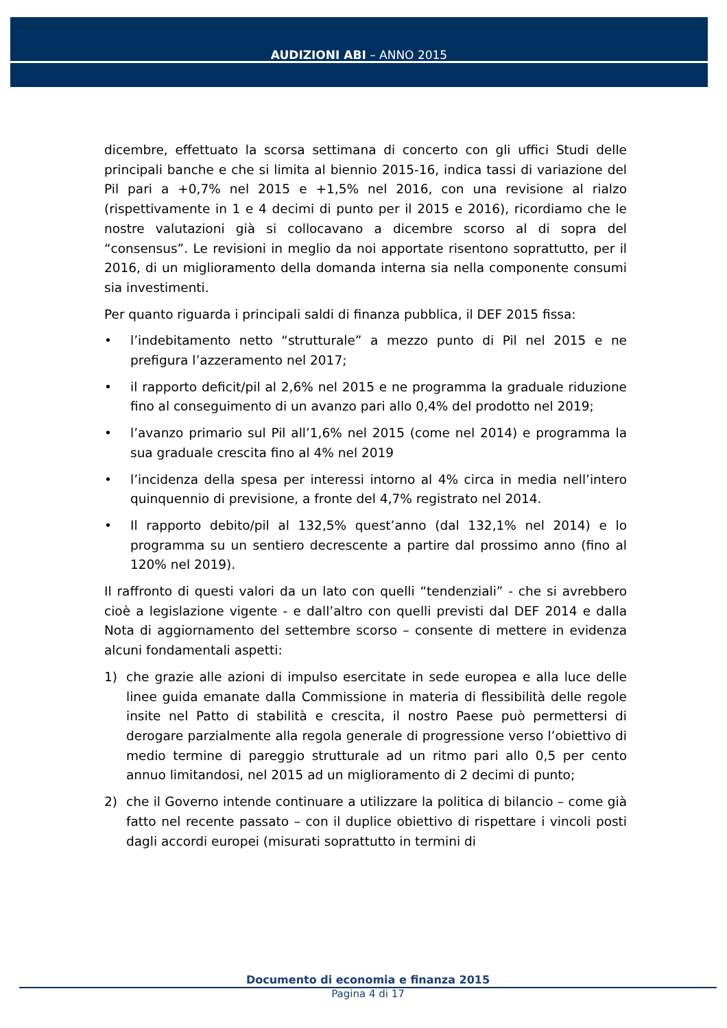AUDIZIONI ABI – ANNO 2015
dicembre, effettuato la scorsa settimana di concerto con gli uffici Studi delle principali banche e che si limita al biennio 2015-16, indica tassi di variazione del Pil pari a +0,7% nel 2015 e +1,5% nel 2016, con una revisione al rialzo (rispettivamente in 1 e 4 decimi di punto per il 2015 e 2016), ricordiamo che le nostre valutazioni già si collocavano a dicembre scorso al di sopra del “consensus”. Le revisioni in meglio da noi apportate risentono soprattutto, per il 2016, di un miglioramento della domanda interna sia nella componente consumi sia investimenti.
Per quanto riguarda i principali saldi di finanza pubblica, il DEF 2015 fissa:
• l’indebitamento netto “strutturale” a mezzo punto di Pil nel 2015 e ne prefigura l’azzeramento nel 2017;
• il rapporto deficit/pil al 2,6% nel 2015 e ne programma la graduale riduzione fino al conseguimento di un avanzo pari allo 0,4% del prodotto nel 2019;
• l’avanzo primario sul Pil all’1,6% nel 2015 (come nel 2014) e programma la sua graduale crescita fino al 4% nel 2019
• l’incidenza della spesa per interessi intorno al 4% circa in media nell’intero quinquennio di previsione, a fronte del 4,7% registrato nel 2014.
• Il rapporto debito/pil al 132,5% quest’anno (dal 132,1% nel 2014) e lo programma su un sentiero decrescente a partire dal prossimo anno (fino al 120% nel 2019).
Il raffronto di questi valori da un lato con quelli “tendenziali” - che si avrebbero cioè a legislazione vigente - e dall’altro con quelli previsti dal DEF 2014 e dalla Nota di aggiornamento del settembre scorso – consente di mettere in evidenza alcuni fondamentali aspetti:
1) che grazie alle azioni di impulso esercitate in sede europea e alla luce delle linee guida emanate dalla Commissione in materia di flessibilità delle regole insite nel Patto di stabilità e crescita, il nostro Paese può permettersi di derogare parzialmente alla regola generale di progressione verso l’obiettivo di medio termine di pareggio strutturale ad un ritmo pari allo 0,5 per cento annuo limitandosi, nel 2015 ad un miglioramento di 2 decimi di punto;
2) che il Governo intende continuare a utilizzare la politica di bilancio – come già fatto nel recente passato – con il duplice obiettivo di rispettare i vincoli posti dagli accordi europei (misurati soprattutto in termini di
Documento di economia e finanza 2015
Pagina 4 di 17